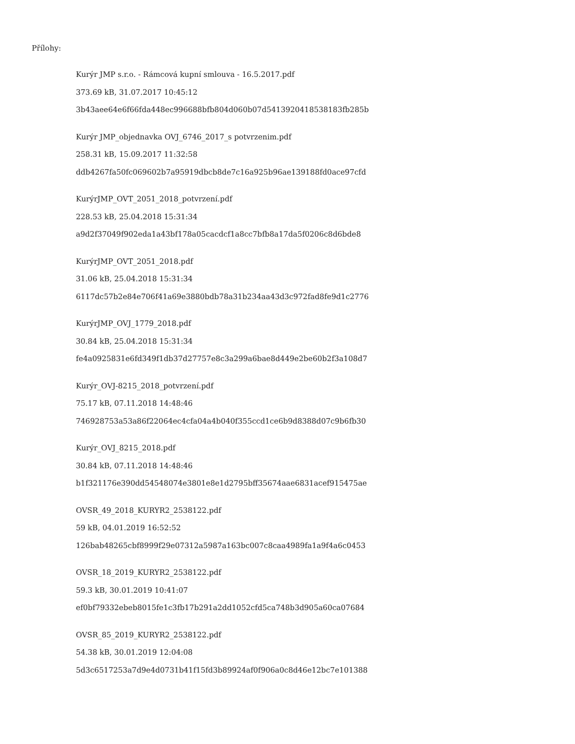Přílohy:
Kurýr JMP s.r.o. - Rámcová kupní smlouva - 16.5.2017.pdf
373.69 kB, 31.07.2017 10:45:12
3b43aee64e6f66fda448ec996688bfb804d060b07d5413920418538183fb285b
Kurýr JMP_objednavka OVJ_6746_2017_s potvrzenim.pdf
258.31 kB, 15.09.2017 11:32:58
ddb4267fa50fc069602b7a95919dbcb8de7c16a925b96ae139188fd0ace97cfd
KurýrJMP_OVT_2051_2018_potvrzení.pdf
228.53 kB, 25.04.2018 15:31:34
a9d2f37049f902eda1a43bf178a05cacdcf1a8cc7bfb8a17da5f0206c8d6bde8
KurýrJMP_OVT_2051_2018.pdf
31.06 kB, 25.04.2018 15:31:34
6117dc57b2e84e706f41a69e3880bdb78a31b234aa43d3c972fad8fe9d1c2776
KurýrJMP_OVJ_1779_2018.pdf
30.84 kB, 25.04.2018 15:31:34
fe4a0925831e6fd349f1db37d27757e8c3a299a6bae8d449e2be60b2f3a108d7
Kurýr_OVJ-8215_2018_potvrzení.pdf
75.17 kB, 07.11.2018 14:48:46
746928753a53a86f22064ec4cfa04a4b040f355ccd1ce6b9d8388d07c9b6fb30
Kurýr_OVJ_8215_2018.pdf
30.84 kB, 07.11.2018 14:48:46
b1f321176e390dd54548074e3801e8e1d2795bff35674aae6831acef915475ae
OVSR_49_2018_KURYR2_2538122.pdf
59 kB, 04.01.2019 16:52:52
126bab48265cbf8999f29e07312a5987a163bc007c8caa4989fa1a9f4a6c0453
OVSR_18_2019_KURYR2_2538122.pdf
59.3 kB, 30.01.2019 10:41:07
ef0bf79332ebeb8015fe1c3fb17b291a2dd1052cfd5ca748b3d905a60ca07684
OVSR_85_2019_KURYR2_2538122.pdf
54.38 kB, 30.01.2019 12:04:08
5d3c6517253a7d9e4d0731b41f15fd3b89924af0f906a0c8d46e12bc7e101388